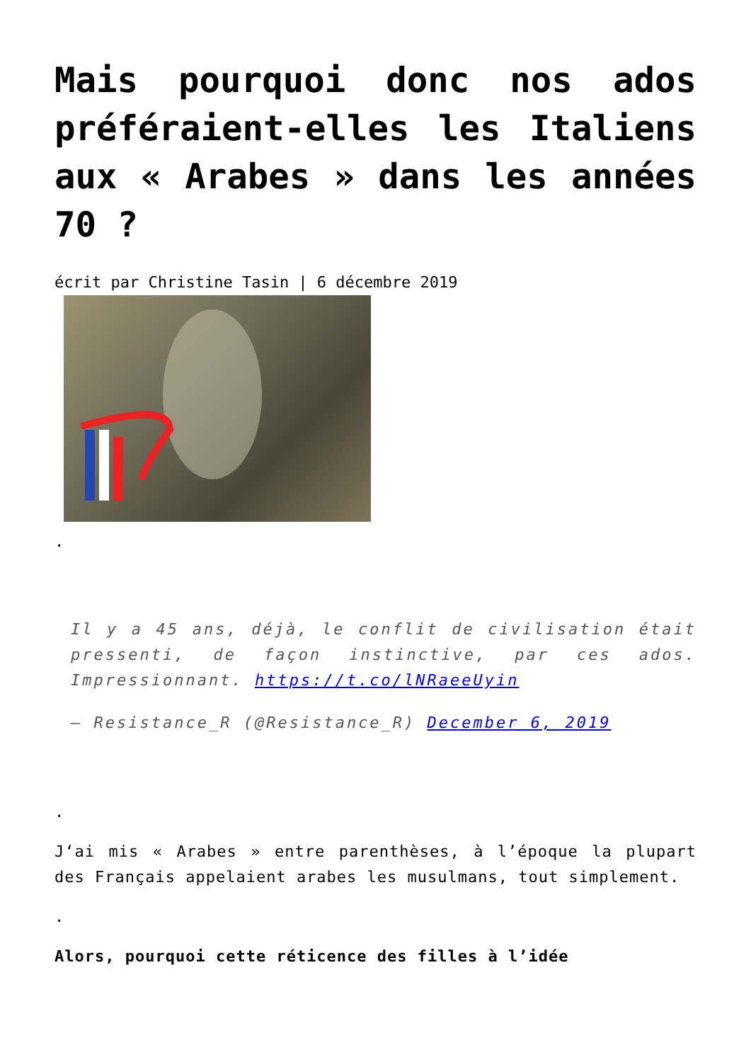Mais pourquoi donc nos ados préféraient-elles les Italiens aux « Arabes » dans les années 70 ?
écrit par Christine Tasin | 6 décembre 2019
.
Il y a 45 ans, déjà, le conflit de civilisation était pressenti, de façon instinctive, par ces ados. Impressionnant. https://t.co/lNRaeeUyin
— Resistance_R (@Resistance_R) December 6, 2019
.
J‘ai mis « Arabes » entre parenthèses, à l’époque la plupart des Français appelaient arabes les musulmans, tout simplement.
.
Alors, pourquoi cette réticence des filles à l’idée